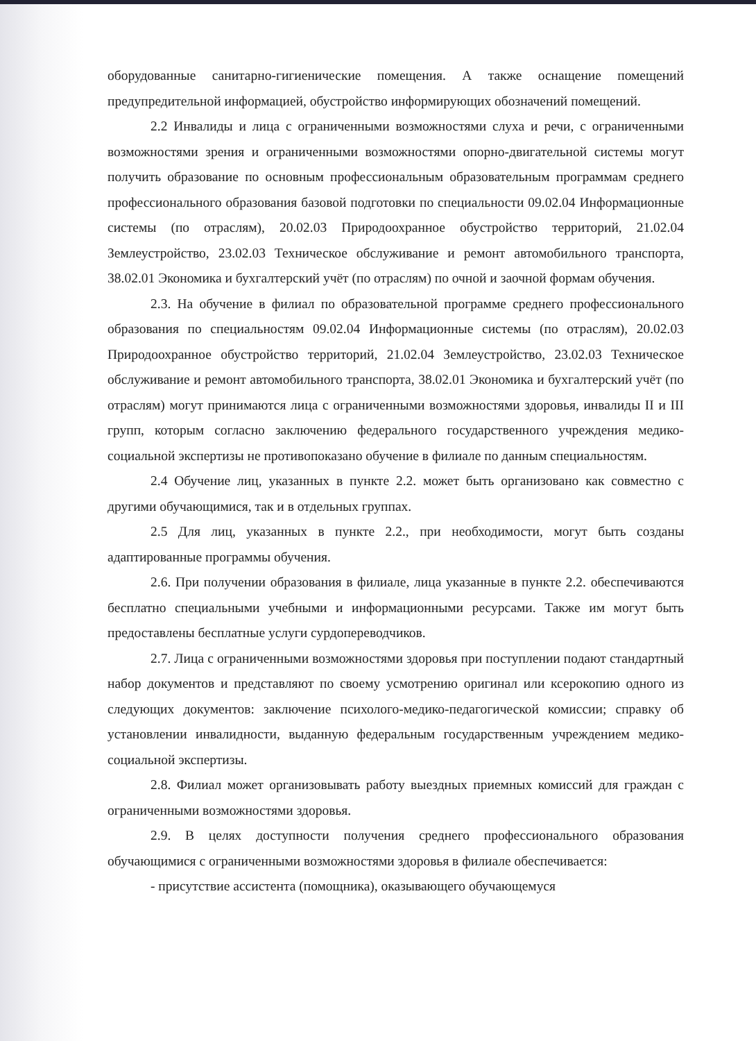оборудованные санитарно-гигиенические помещения. А также оснащение помещений предупредительной информацией, обустройство информирующих обозначений помещений.
2.2 Инвалиды и лица с ограниченными возможностями слуха и речи, с ограниченными возможностями зрения и ограниченными возможностями опорно-двигательной системы могут получить образование по основным профессиональным образовательным программам среднего профессионального образования базовой подготовки по специальности 09.02.04 Информационные системы (по отраслям), 20.02.03 Природоохранное обустройство территорий, 21.02.04 Землеустройство, 23.02.03 Техническое обслуживание и ремонт автомобильного транспорта, 38.02.01 Экономика и бухгалтерский учёт (по отраслям) по очной и заочной формам обучения.
2.3. На обучение в филиал по образовательной программе среднего профессионального образования по специальностям 09.02.04 Информационные системы (по отраслям), 20.02.03 Природоохранное обустройство территорий, 21.02.04 Землеустройство, 23.02.03 Техническое обслуживание и ремонт автомобильного транспорта, 38.02.01 Экономика и бухгалтерский учёт (по отраслям) могут принимаются лица с ограниченными возможностями здоровья, инвалиды II и III групп, которым согласно заключению федерального государственного учреждения медико-социальной экспертизы не противопоказано обучение в филиале по данным специальностям.
2.4 Обучение лиц, указанных в пункте 2.2. может быть организовано как совместно с другими обучающимися, так и в отдельных группах.
2.5 Для лиц, указанных в пункте 2.2., при необходимости, могут быть созданы адаптированные программы обучения.
2.6. При получении образования в филиале, лица указанные в пункте 2.2. обеспечиваются бесплатно специальными учебными и информационными ресурсами. Также им могут быть предоставлены бесплатные услуги сурдопереводчиков.
2.7. Лица с ограниченными возможностями здоровья при поступлении подают стандартный набор документов и представляют по своему усмотрению оригинал или ксерокопию одного из следующих документов: заключение психолого-медико-педагогической комиссии; справку об установлении инвалидности, выданную федеральным государственным учреждением медико-социальной экспертизы.
2.8. Филиал может организовывать работу выездных приемных комиссий для граждан с ограниченными возможностями здоровья.
2.9. В целях доступности получения среднего профессионального образования обучающимися с ограниченными возможностями здоровья в филиале обеспечивается:
- присутствие ассистента (помощника), оказывающего обучающемуся